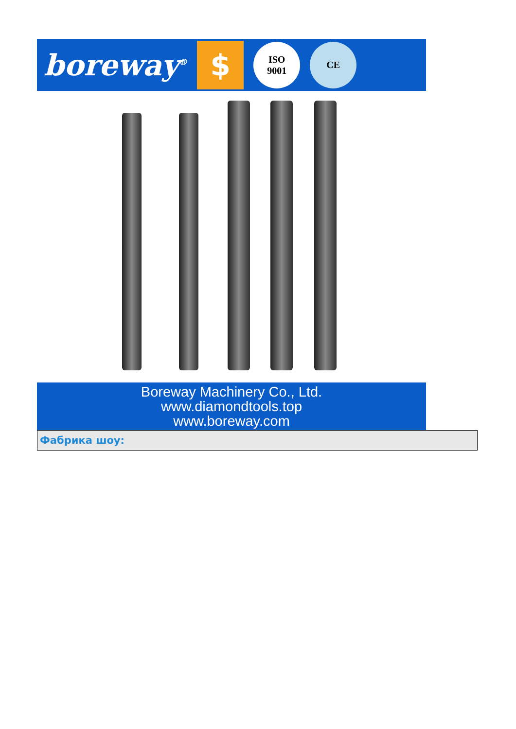boreway<sup>®</sup>
$
ISO
9001
CE
Boreway Machinery Co., Ltd.
www.diamondtools.top
www.boreway.com
Фабрика шоу: